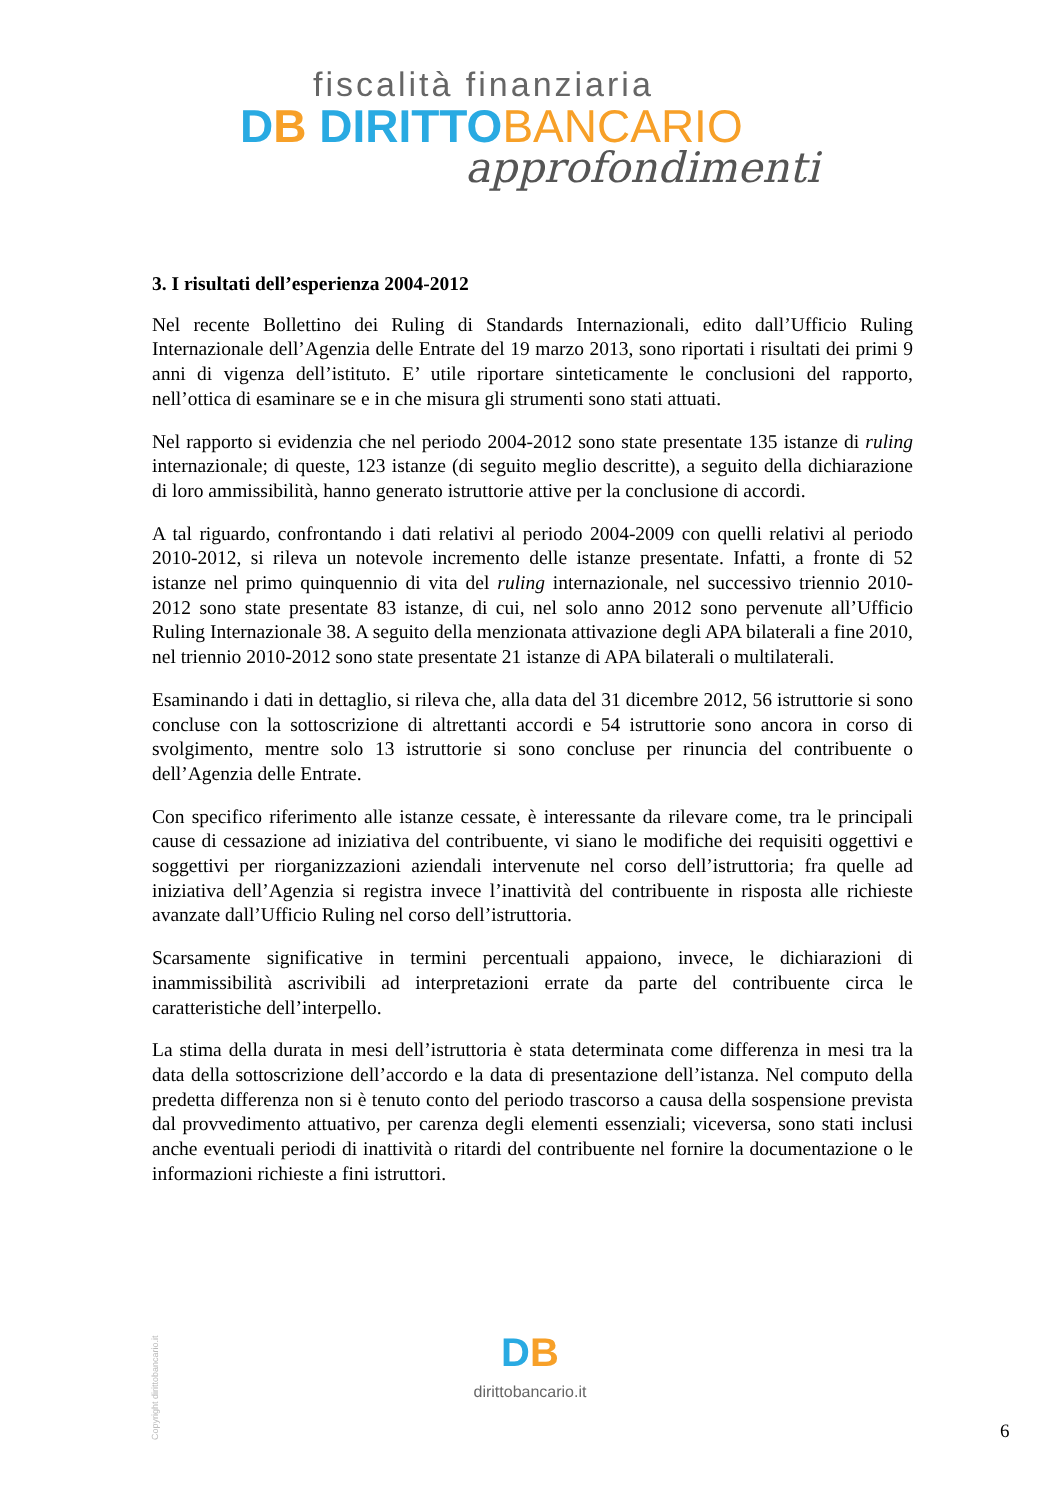fiscalità finanziaria
DB DIRITTO BANCARIO
approfondimenti
3. I risultati dell’esperienza 2004-2012
Nel recente Bollettino dei Ruling di Standards Internazionali, edito dall’Ufficio Ruling Internazionale dell’Agenzia delle Entrate del 19 marzo 2013, sono riportati i risultati dei primi 9 anni di vigenza dell’istituto. E’ utile riportare sinteticamente le conclusioni del rapporto, nell’ottica di esaminare se e in che misura gli strumenti sono stati attuati.
Nel rapporto si evidenzia che nel periodo 2004-2012 sono state presentate 135 istanze di ruling internazionale; di queste, 123 istanze (di seguito meglio descritte), a seguito della dichiarazione di loro ammissibilità, hanno generato istruttorie attive per la conclusione di accordi.
A tal riguardo, confrontando i dati relativi al periodo 2004-2009 con quelli relativi al periodo 2010-2012, si rileva un notevole incremento delle istanze presentate. Infatti, a fronte di 52 istanze nel primo quinquennio di vita del ruling internazionale, nel successivo triennio 2010-2012 sono state presentate 83 istanze, di cui, nel solo anno 2012 sono pervenute all’Ufficio Ruling Internazionale 38. A seguito della menzionata attivazione degli APA bilaterali a fine 2010, nel triennio 2010-2012 sono state presentate 21 istanze di APA bilaterali o multilaterali.
Esaminando i dati in dettaglio, si rileva che, alla data del 31 dicembre 2012, 56 istruttorie si sono concluse con la sottoscrizione di altrettanti accordi e 54 istruttorie sono ancora in corso di svolgimento, mentre solo 13 istruttorie si sono concluse per rinuncia del contribuente o dell’Agenzia delle Entrate.
Con specifico riferimento alle istanze cessate, è interessante da rilevare come, tra le principali cause di cessazione ad iniziativa del contribuente, vi siano le modifiche dei requisiti oggettivi e soggettivi per riorganizzazioni aziendali intervenute nel corso dell’istruttoria; fra quelle ad iniziativa dell’Agenzia si registra invece l’inattività del contribuente in risposta alle richieste avanzate dall’Ufficio Ruling nel corso dell’istruttoria.
Scarsamente significative in termini percentuali appaiono, invece, le dichiarazioni di inammissibilità ascrivibili ad interpretazioni errate da parte del contribuente circa le caratteristiche dell’interpello.
La stima della durata in mesi dell’istruttoria è stata determinata come differenza in mesi tra la data della sottoscrizione dell’accordo e la data di presentazione dell’istanza. Nel computo della predetta differenza non si è tenuto conto del periodo trascorso a causa della sospensione prevista dal provvedimento attuativo, per carenza degli elementi essenziali; viceversa, sono stati inclusi anche eventuali periodi di inattività o ritardi del contribuente nel fornire la documentazione o le informazioni richieste a fini istruttori.
Copyright dirittobancario.it
DB
dirittobancario.it
6